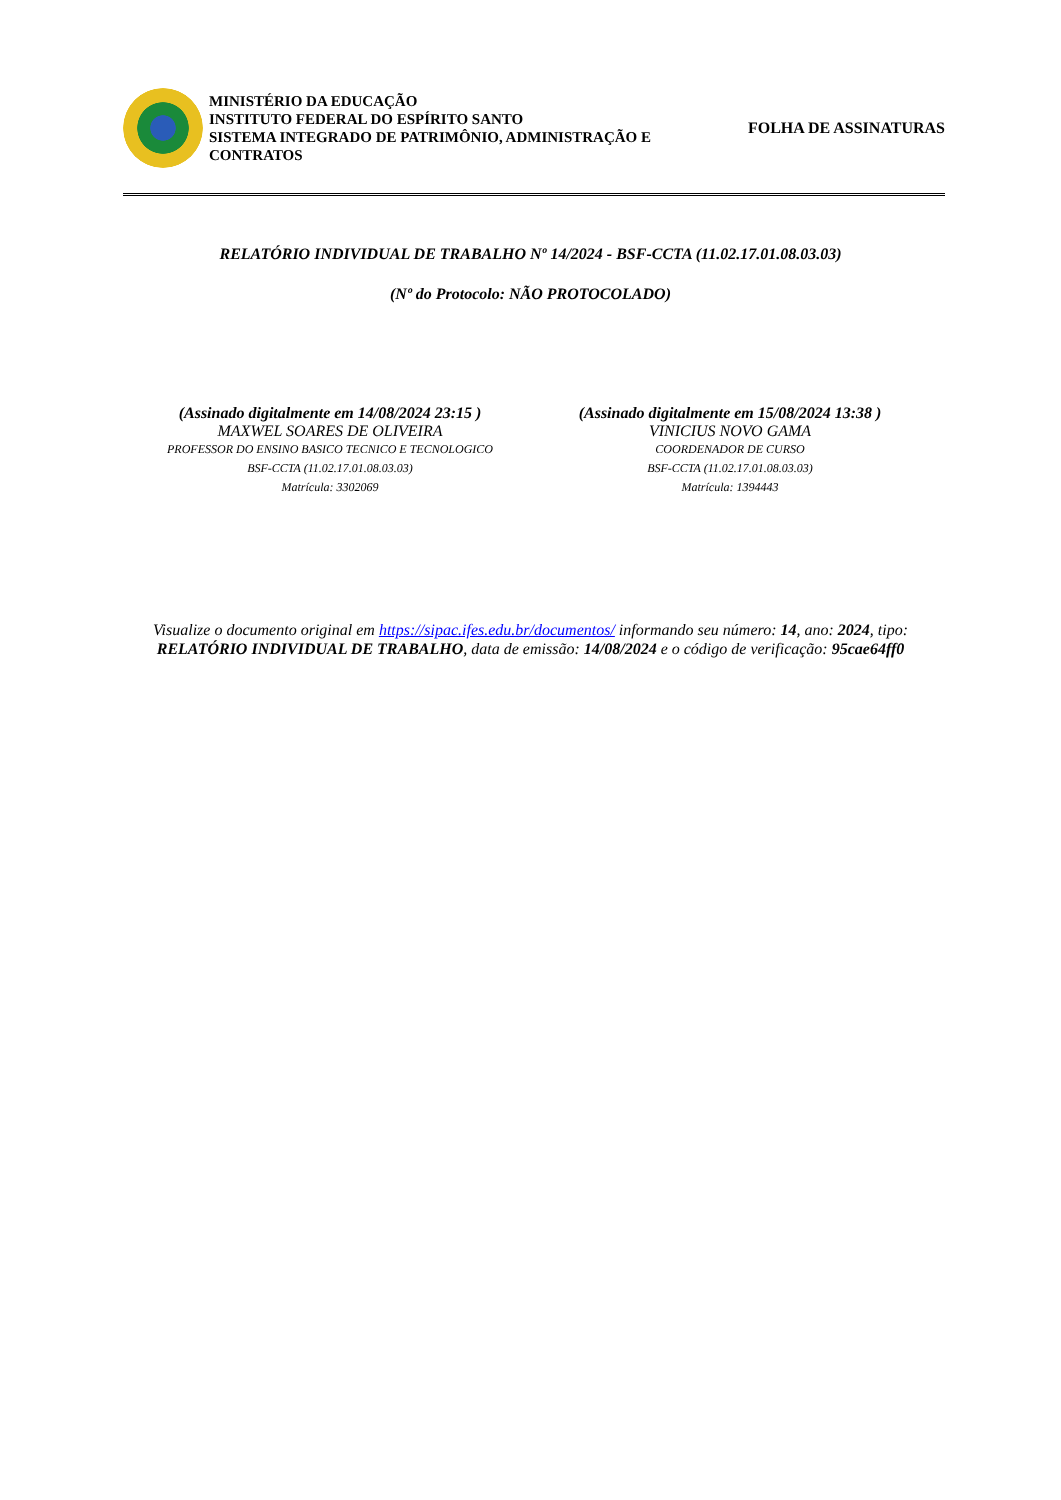MINISTÉRIO DA EDUCAÇÃO
INSTITUTO FEDERAL DO ESPÍRITO SANTO
SISTEMA INTEGRADO DE PATRIMÔNIO, ADMINISTRAÇÃO E CONTRATOS
FOLHA DE ASSINATURAS
RELATÓRIO INDIVIDUAL DE TRABALHO Nº 14/2024 - BSF-CCTA (11.02.17.01.08.03.03)
(Nº do Protocolo: NÃO PROTOCOLADO)
(Assinado digitalmente em 14/08/2024 23:15 )
MAXWEL SOARES DE OLIVEIRA
PROFESSOR DO ENSINO BASICO TECNICO E TECNOLOGICO
BSF-CCTA (11.02.17.01.08.03.03)
Matrícula: 3302069
(Assinado digitalmente em 15/08/2024 13:38 )
VINICIUS NOVO GAMA
COORDENADOR DE CURSO
BSF-CCTA (11.02.17.01.08.03.03)
Matrícula: 1394443
Visualize o documento original em https://sipac.ifes.edu.br/documentos/ informando seu número: 14, ano: 2024, tipo: RELATÓRIO INDIVIDUAL DE TRABALHO, data de emissão: 14/08/2024 e o código de verificação: 95cae64ff0